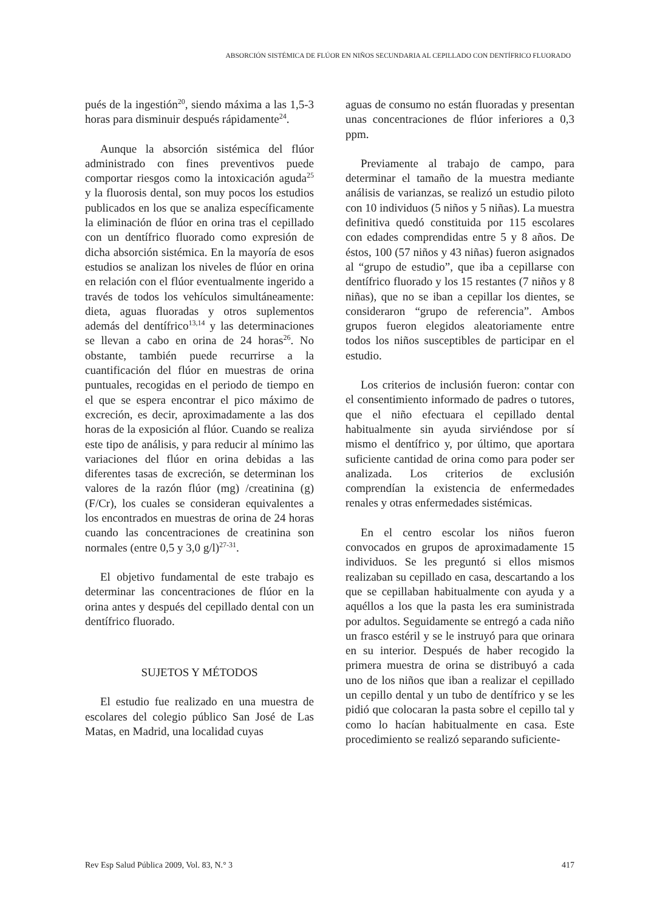ABSORCIÓN SISTÉMICA DE FLÚOR EN NIÑOS SECUNDARIA AL CEPILLADO CON DENTÍFRICO FLUORADO
pués de la ingestión<sup>20</sup>, siendo máxima a las 1,5-3 horas para disminuir después rápidamente<sup>24</sup>.
Aunque la absorción sistémica del flúor administrado con fines preventivos puede comportar riesgos como la intoxicación aguda<sup>25</sup> y la fluorosis dental, son muy pocos los estudios publicados en los que se analiza específicamente la eliminación de flúor en orina tras el cepillado con un dentífrico fluorado como expresión de dicha absorción sistémica. En la mayoría de esos estudios se analizan los niveles de flúor en orina en relación con el flúor eventualmente ingerido a través de todos los vehículos simultáneamente: dieta, aguas fluoradas y otros suplementos además del dentífrico<sup>13,14</sup> y las determinaciones se llevan a cabo en orina de 24 horas<sup>26</sup>. No obstante, también puede recurrirse a la cuantificación del flúor en muestras de orina puntuales, recogidas en el periodo de tiempo en el que se espera encontrar el pico máximo de excreción, es decir, aproximadamente a las dos horas de la exposición al flúor. Cuando se realiza este tipo de análisis, y para reducir al mínimo las variaciones del flúor en orina debidas a las diferentes tasas de excreción, se determinan los valores de la razón flúor (mg) /creatinina (g) (F/Cr), los cuales se consideran equivalentes a los encontrados en muestras de orina de 24 horas cuando las concentraciones de creatinina son normales (entre 0,5 y 3,0 g/l)<sup>27-31</sup>.
El objetivo fundamental de este trabajo es determinar las concentraciones de flúor en la orina antes y después del cepillado dental con un dentífrico fluorado.
SUJETOS Y MÉTODOS
El estudio fue realizado en una muestra de escolares del colegio público San José de Las Matas, en Madrid, una localidad cuyas
aguas de consumo no están fluoradas y presentan unas concentraciones de flúor inferiores a 0,3 ppm.
Previamente al trabajo de campo, para determinar el tamaño de la muestra mediante análisis de varianzas, se realizó un estudio piloto con 10 individuos (5 niños y 5 niñas). La muestra definitiva quedó constituida por 115 escolares con edades comprendidas entre 5 y 8 años. De éstos, 100 (57 niños y 43 niñas) fueron asignados al “grupo de estudio”, que iba a cepillarse con dentífrico fluorado y los 15 restantes (7 niños y 8 niñas), que no se iban a cepillar los dientes, se consideraron “grupo de referencia”. Ambos grupos fueron elegidos aleatoriamente entre todos los niños susceptibles de participar en el estudio.
Los criterios de inclusión fueron: contar con el consentimiento informado de padres o tutores, que el niño efectuara el cepillado dental habitualmente sin ayuda sirviéndose por sí mismo el dentífrico y, por último, que aportara suficiente cantidad de orina como para poder ser analizada. Los criterios de exclusión comprendían la existencia de enfermedades renales y otras enfermedades sistémicas.
En el centro escolar los niños fueron convocados en grupos de aproximadamente 15 individuos. Se les preguntó si ellos mismos realizaban su cepillado en casa, descartando a los que se cepillaban habitualmente con ayuda y a aquéllos a los que la pasta les era suministrada por adultos. Seguidamente se entregó a cada niño un frasco estéril y se le instruyó para que orinara en su interior. Después de haber recogido la primera muestra de orina se distribuyó a cada uno de los niños que iban a realizar el cepillado un cepillo dental y un tubo de dentífrico y se les pidió que colocaran la pasta sobre el cepillo tal y como lo hacían habitualmente en casa. Este procedimiento se realizó separando suficiente-
Rev Esp Salud Pública 2009, Vol. 83, N.° 3 417